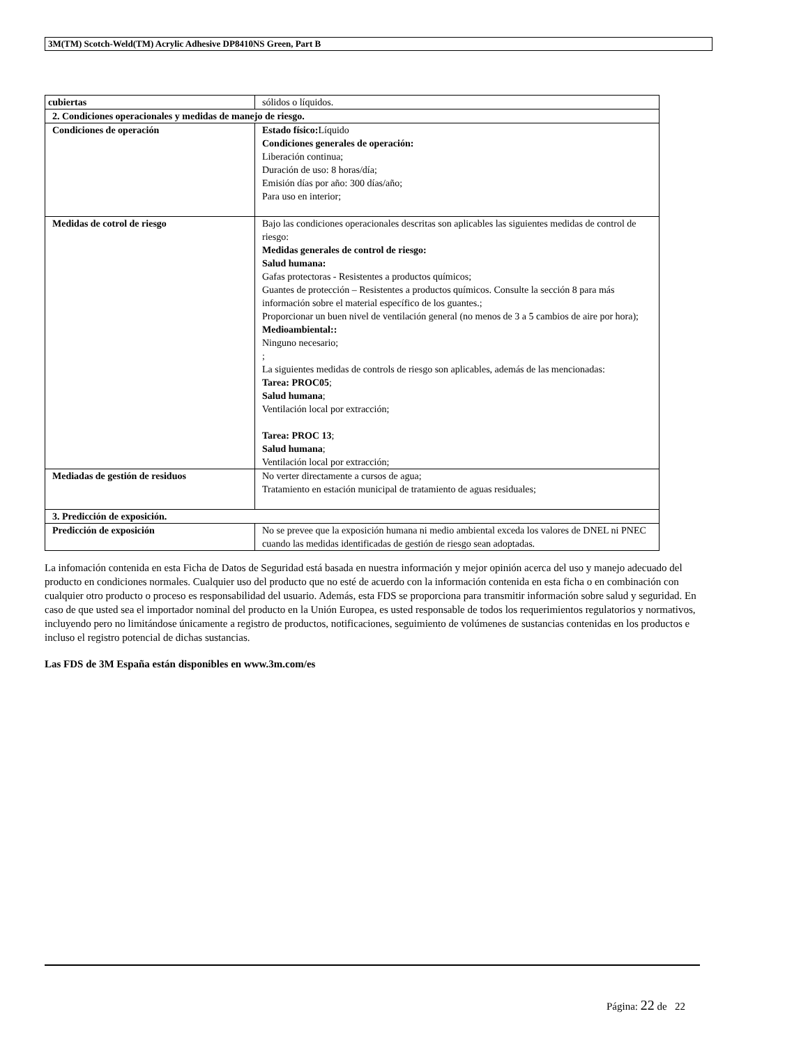3M(TM) Scotch-Weld(TM) Acrylic Adhesive DP8410NS Green, Part B
| cubiertas | sólidos o líquidos. |
| 2. Condiciones operacionales y medidas de manejo de riesgo. | |
| Condiciones de operación | Estado físico: Líquido Condiciones generales de operación: Liberación continua; Duración de uso: 8 horas/día; Emisión días por año: 300 días/año; Para uso en interior; |
| Medidas de cotrol de riesgo | Bajo las condiciones operacionales descritas son aplicables las siguientes medidas de control de riesgo: Medidas generales de control de riesgo: Salud humana: Gafas protectoras - Resistentes a productos químicos; Guantes de protección – Resistentes a productos químicos. Consulte la sección 8 para más información sobre el material específico de los guantes.; Proporcionar un buen nivel de ventilación general (no menos de 3 a 5 cambios de aire por hora); Medioambiental:: Ninguno necesario; ; La siguientes medidas de controls de riesgo son aplicables, además de las mencionadas: Tarea: PROC05 ; Salud humana ; Ventilación local por extracción; Tarea: PROC 13 ; Salud humana ; Ventilación local por extracción; |
| Mediadas de gestión de residuos | No verter directamente a cursos de agua; Tratamiento en estación municipal de tratamiento de aguas residuales; |
| 3. Predicción de exposición. | |
| Predicción de exposición | No se prevee que la exposición humana ni medio ambiental exceda los valores de DNEL ni PNEC cuando las medidas identificadas de gestión de riesgo sean adoptadas. |
La infomación contenida en esta Ficha de Datos de Seguridad está basada en nuestra información y mejor opinión acerca del uso y manejo adecuado del producto en condiciones normales. Cualquier uso del producto que no esté de acuerdo con la información contenida en esta ficha o en combinación con cualquier otro producto o proceso es responsabilidad del usuario. Además, esta FDS se proporciona para transmitir información sobre salud y seguridad. En caso de que usted sea el importador nominal del producto en la Unión Europea, es usted responsable de todos los requerimientos regulatorios y normativos, incluyendo pero no limitándose únicamente a registro de productos, notificaciones, seguimiento de volúmenes de sustancias contenidas en los productos e incluso el registro potencial de dichas sustancias.
Las FDS de 3M España están disponibles en www.3m.com/es
Página: 22 de 22